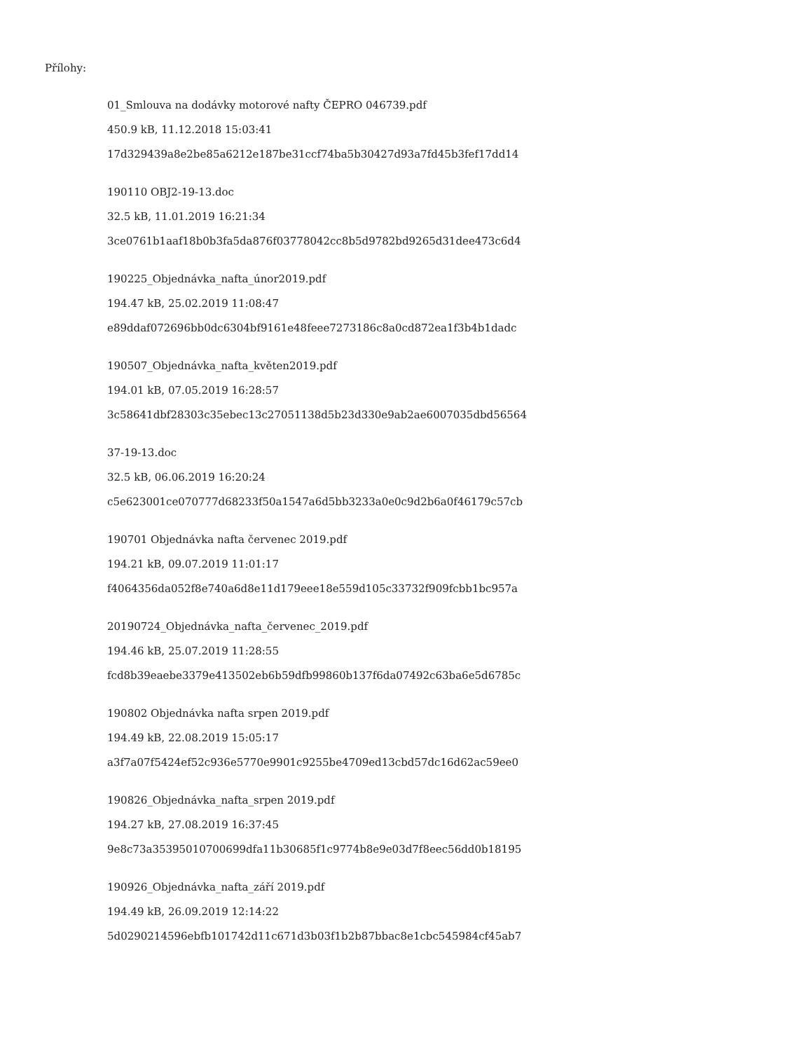Přílohy:
01_Smlouva na dodávky motorové nafty ČEPRO 046739.pdf
450.9 kB, 11.12.2018 15:03:41
17d329439a8e2be85a6212e187be31ccf74ba5b30427d93a7fd45b3fef17dd14
190110 OBJ2-19-13.doc
32.5 kB, 11.01.2019 16:21:34
3ce0761b1aaf18b0b3fa5da876f03778042cc8b5d9782bd9265d31dee473c6d4
190225_Objednávka_nafta_únor2019.pdf
194.47 kB, 25.02.2019 11:08:47
e89ddaf072696bb0dc6304bf9161e48feee7273186c8a0cd872ea1f3b4b1dadc
190507_Objednávka_nafta_květen2019.pdf
194.01 kB, 07.05.2019 16:28:57
3c58641dbf28303c35ebec13c27051138d5b23d330e9ab2ae6007035dbd56564
37-19-13.doc
32.5 kB, 06.06.2019 16:20:24
c5e623001ce070777d68233f50a1547a6d5bb3233a0e0c9d2b6a0f46179c57cb
190701 Objednávka nafta červenec 2019.pdf
194.21 kB, 09.07.2019 11:01:17
f4064356da052f8e740a6d8e11d179eee18e559d105c33732f909fcbb1bc957a
20190724_Objednávka_nafta_červenec_2019.pdf
194.46 kB, 25.07.2019 11:28:55
fcd8b39eaebe3379e413502eb6b59dfb99860b137f6da07492c63ba6e5d6785c
190802 Objednávka nafta srpen 2019.pdf
194.49 kB, 22.08.2019 15:05:17
a3f7a07f5424ef52c936e5770e9901c9255be4709ed13cbd57dc16d62ac59ee0
190826_Objednávka_nafta_srpen 2019.pdf
194.27 kB, 27.08.2019 16:37:45
9e8c73a35395010700699dfa11b30685f1c9774b8e9e03d7f8eec56dd0b18195
190926_Objednávka_nafta_září 2019.pdf
194.49 kB, 26.09.2019 12:14:22
5d0290214596ebfb101742d11c671d3b03f1b2b87bbac8e1cbc545984cf45ab7